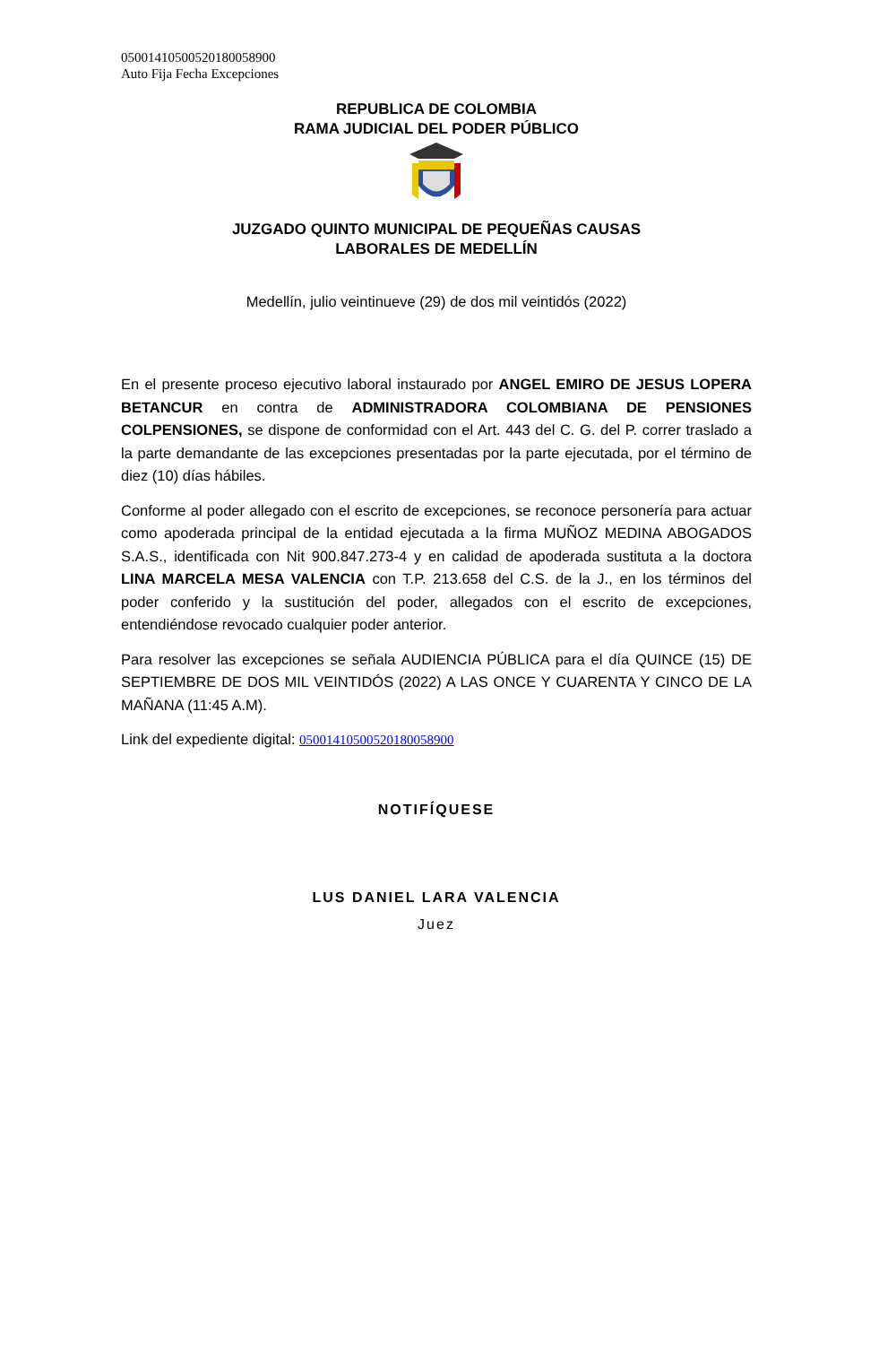05001410500520180058900
Auto Fija Fecha Excepciones
REPUBLICA DE COLOMBIA
RAMA JUDICIAL DEL PODER PÚBLICO
JUZGADO QUINTO MUNICIPAL DE PEQUEÑAS CAUSAS
LABORALES DE MEDELLÍN
Medellín, julio veintinueve (29) de dos mil veintidós (2022)
En el presente proceso ejecutivo laboral instaurado por ANGEL EMIRO DE JESUS LOPERA BETANCUR en contra de ADMINISTRADORA COLOMBIANA DE PENSIONES COLPENSIONES, se dispone de conformidad con el Art. 443 del C. G. del P. correr traslado a la parte demandante de las excepciones presentadas por la parte ejecutada, por el término de diez (10) días hábiles.
Conforme al poder allegado con el escrito de excepciones, se reconoce personería para actuar como apoderada principal de la entidad ejecutada a la firma MUÑOZ MEDINA ABOGADOS S.A.S., identificada con Nit 900.847.273-4 y en calidad de apoderada sustituta a la doctora LINA MARCELA MESA VALENCIA con T.P. 213.658 del C.S. de la J., en los términos del poder conferido y la sustitución del poder, allegados con el escrito de excepciones, entendiéndose revocado cualquier poder anterior.
Para resolver las excepciones se señala AUDIENCIA PÚBLICA para el día QUINCE (15) DE SEPTIEMBRE DE DOS MIL VEINTIDÓS (2022) A LAS ONCE Y CUARENTA Y CINCO DE LA MAÑANA (11:45 A.M).
Link del expediente digital: 05001410500520180058900
NOTIFÍQUESE
LUS DANIEL LARA VALENCIA
Juez